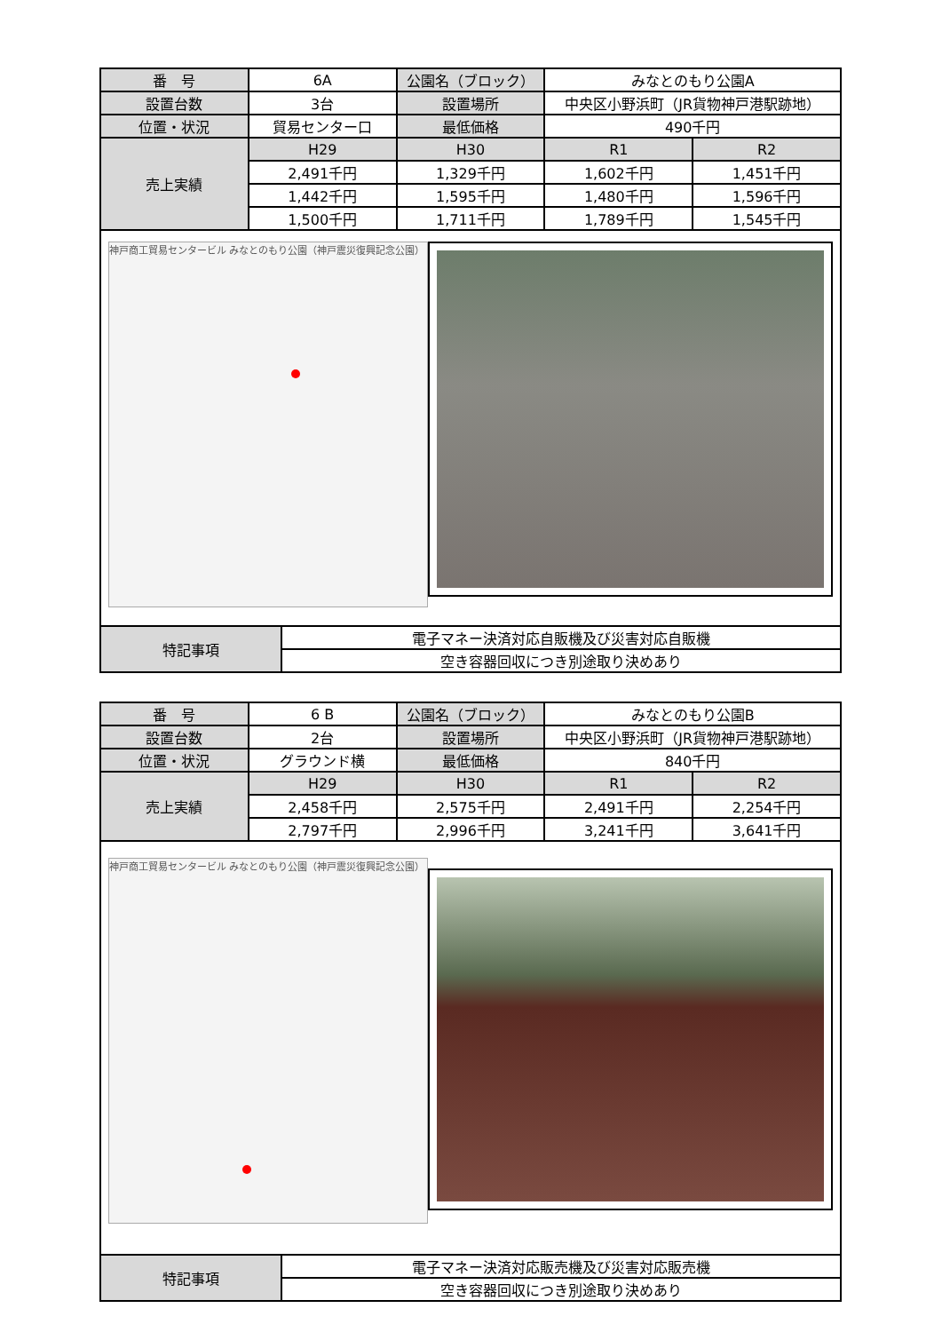| 番 号 | 6A | 公園名（ブロック） | みなとのもり公園A | |
| 設置台数 | 3台 | 設置場所 | 中央区小野浜町（JR貨物神戸港駅跡地） | |
| 位置・状況 | 貿易センター口 | 最低価格 | 490千円 | |
| 売上実績 | H29 | H30 | R1 | R2 |
| | 2,491千円 | 1,329千円 | 1,602千円 | 1,451千円 |
| | 1,442千円 | 1,595千円 | 1,480千円 | 1,596千円 |
| | 1,500千円 | 1,711千円 | 1,789千円 | 1,545千円 |
神戸商工貿易センタービル みなとのもり公園（神戸震災復興記念公園）
| 特記事項 | 電子マネー決済対応自販機及び災害対応自販機 |
| | 空き容器回収につき別途取り決めあり |
| 番 号 | 6 B | 公園名（ブロック） | みなとのもり公園B | |
| 設置台数 | 2台 | 設置場所 | 中央区小野浜町（JR貨物神戸港駅跡地） | |
| 位置・状況 | グラウンド横 | 最低価格 | 840千円 | |
| 売上実績 | H29 | H30 | R1 | R2 |
| | 2,458千円 | 2,575千円 | 2,491千円 | 2,254千円 |
| | 2,797千円 | 2,996千円 | 3,241千円 | 3,641千円 |
神戸商工貿易センタービル みなとのもり公園（神戸震災復興記念公園）
| 特記事項 | 電子マネー決済対応販売機及び災害対応販売機 |
| | 空き容器回収につき別途取り決めあり |